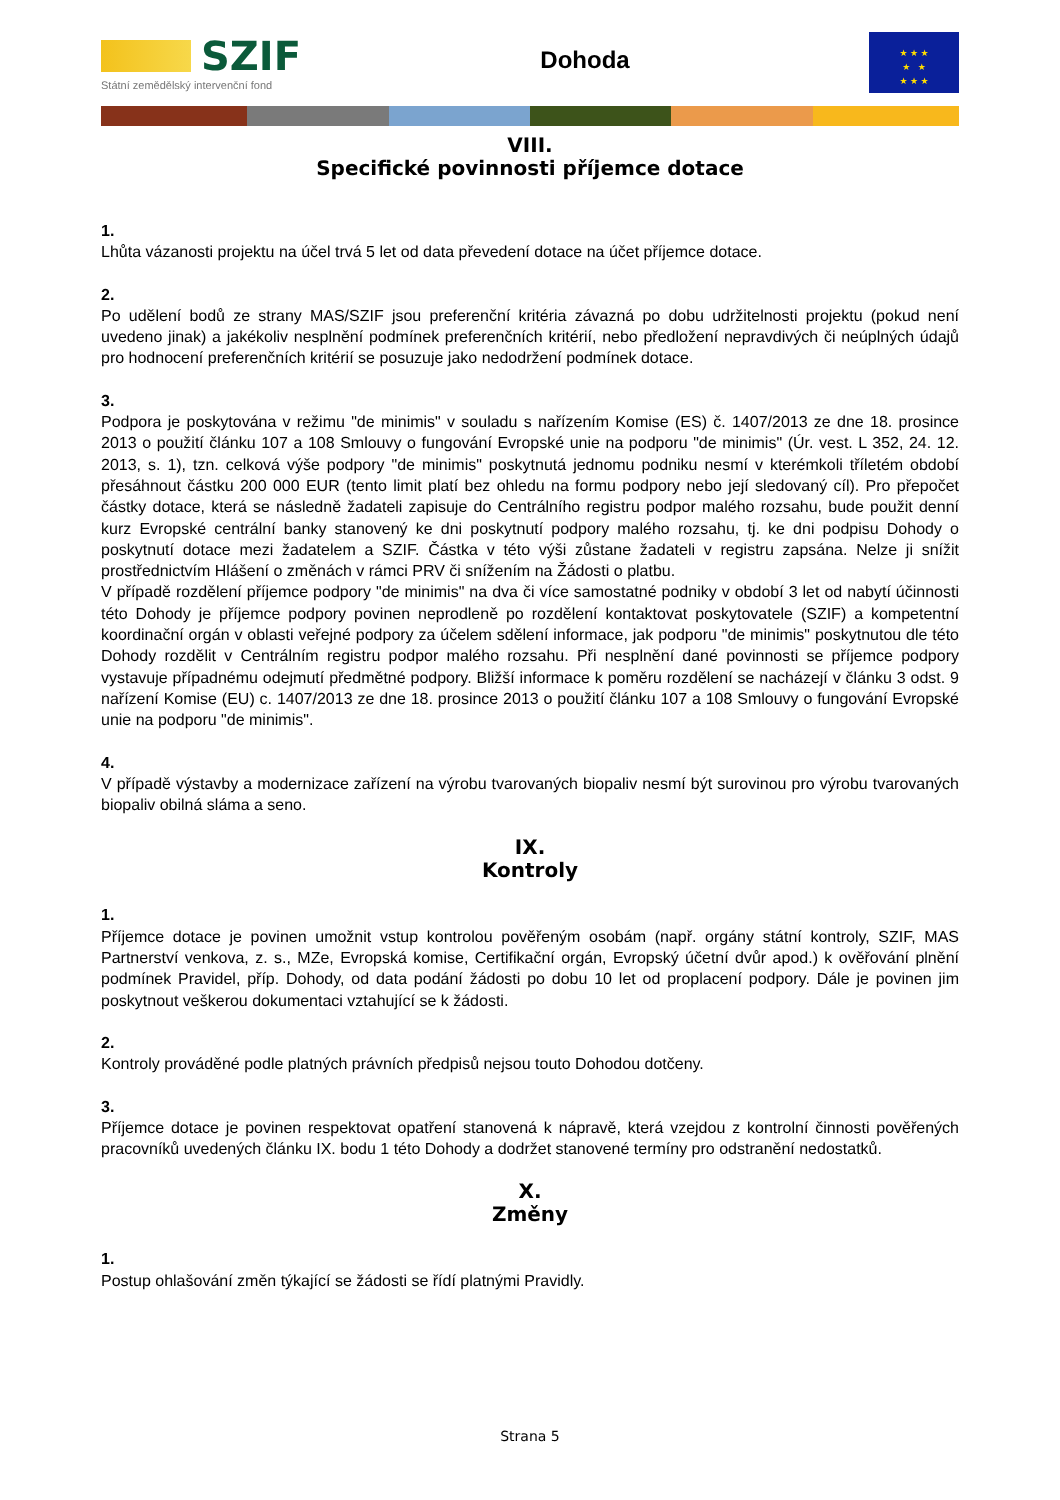SZIF
Státní zemědělský intervenční fond
Dohoda
★ ★ ★
★ ★
★ ★ ★
VIII.
Specifické povinnosti příjemce dotace
1.
Lhůta vázanosti projektu na účel trvá 5 let od data převedení dotace na účet příjemce dotace.
2.
Po udělení bodů ze strany MAS/SZIF jsou preferenční kritéria závazná po dobu udržitelnosti projektu (pokud není uvedeno jinak) a jakékoliv nesplnění podmínek preferenčních kritérií, nebo předložení nepravdivých či neúplných údajů pro hodnocení preferenčních kritérií se posuzuje jako nedodržení podmínek dotace.
3.
Podpora je poskytována v režimu "de minimis" v souladu s nařízením Komise (ES) č. 1407/2013 ze dne 18. prosince 2013 o použití článku 107 a 108 Smlouvy o fungování Evropské unie na podporu "de minimis" (Úr. vest. L 352, 24. 12. 2013, s. 1), tzn. celková výše podpory "de minimis" poskytnutá jednomu podniku nesmí v kterémkoli tříletém období přesáhnout částku 200 000 EUR (tento limit platí bez ohledu na formu podpory nebo její sledovaný cíl). Pro přepočet částky dotace, která se následně žadateli zapisuje do Centrálního registru podpor malého rozsahu, bude použit denní kurz Evropské centrální banky stanovený ke dni poskytnutí podpory malého rozsahu, tj. ke dni podpisu Dohody o poskytnutí dotace mezi žadatelem a SZIF. Částka v této výši zůstane žadateli v registru zapsána. Nelze ji snížit prostřednictvím Hlášení o změnách v rámci PRV či snížením na Žádosti o platbu.
V případě rozdělení příjemce podpory "de minimis" na dva či více samostatné podniky v období 3 let od nabytí účinnosti této Dohody je příjemce podpory povinen neprodleně po rozdělení kontaktovat poskytovatele (SZIF) a kompetentní koordinační orgán v oblasti veřejné podpory za účelem sdělení informace, jak podporu "de minimis" poskytnutou dle této Dohody rozdělit v Centrálním registru podpor malého rozsahu. Při nesplnění dané povinnosti se příjemce podpory vystavuje případnému odejmutí předmětné podpory. Bližší informace k poměru rozdělení se nacházejí v článku 3 odst. 9 nařízení Komise (EU) c. 1407/2013 ze dne 18. prosince 2013 o použití článku 107 a 108 Smlouvy o fungování Evropské unie na podporu "de minimis".
4.
V případě výstavby a modernizace zařízení na výrobu tvarovaných biopaliv nesmí být surovinou pro výrobu tvarovaných biopaliv obilná sláma a seno.
IX.
Kontroly
1.
Příjemce dotace je povinen umožnit vstup kontrolou pověřeným osobám (např. orgány státní kontroly, SZIF, MAS Partnerství venkova, z. s., MZe, Evropská komise, Certifikační orgán, Evropský účetní dvůr apod.) k ověřování plnění podmínek Pravidel, příp. Dohody, od data podání žádosti po dobu 10 let od proplacení podpory. Dále je povinen jim poskytnout veškerou dokumentaci vztahující se k žádosti.
2.
Kontroly prováděné podle platných právních předpisů nejsou touto Dohodou dotčeny.
3.
Příjemce dotace je povinen respektovat opatření stanovená k nápravě, která vzejdou z kontrolní činnosti pověřených pracovníků uvedených článku IX. bodu 1 této Dohody a dodržet stanovené termíny pro odstranění nedostatků.
X.
Změny
1.
Postup ohlašování změn týkající se žádosti se řídí platnými Pravidly.
Strana 5